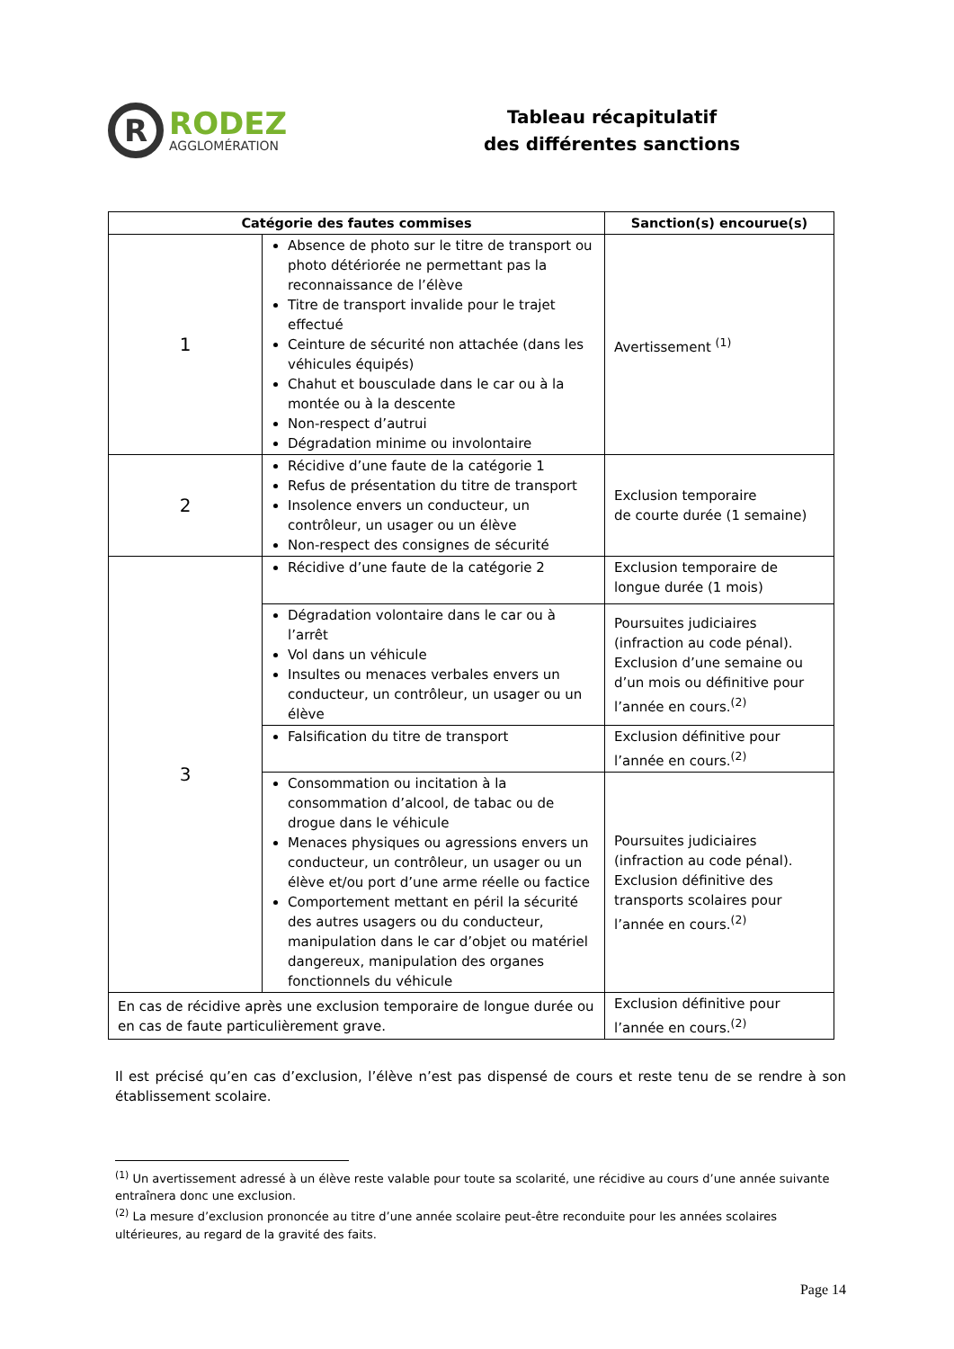R
RODEZ
AGGLOMÉRATION
Tableau récapitulatif
des différentes sanctions
| Catégorie des fautes commises | | Sanction(s) encourue(s) |
| --- | --- | --- |
| 1 | Absence de photo sur le titre de transport ou photo détériorée ne permettant pas la reconnaissance de l’élève Titre de transport invalide pour le trajet effectué Ceinture de sécurité non attachée (dans les véhicules équipés) Chahut et bousculade dans le car ou à la montée ou à la descente Non-respect d’autrui Dégradation minime ou involontaire | Avertissement <sup>(1)</sup> |
| 2 | Récidive d’une faute de la catégorie 1 Refus de présentation du titre de transport Insolence envers un conducteur, un contrôleur, un usager ou un élève Non-respect des consignes de sécurité | Exclusion temporaire de courte durée (1 semaine) |
| 3 | Récidive d’une faute de la catégorie 2 | Exclusion temporaire de longue durée (1 mois) |
| | Dégradation volontaire dans le car ou à l’arrêt Vol dans un véhicule Insultes ou menaces verbales envers un conducteur, un contrôleur, un usager ou un élève | Poursuites judiciaires (infraction au code pénal). Exclusion d’une semaine ou d’un mois ou définitive pour l’année en cours.<sup>(2)</sup> |
| | Falsification du titre de transport | Exclusion définitive pour l’année en cours.<sup>(2)</sup> |
| | Consommation ou incitation à la consommation d’alcool, de tabac ou de drogue dans le véhicule Menaces physiques ou agressions envers un conducteur, un contrôleur, un usager ou un élève et/ou port d’une arme réelle ou factice Comportement mettant en péril la sécurité des autres usagers ou du conducteur, manipulation dans le car d’objet ou matériel dangereux, manipulation des organes fonctionnels du véhicule | Poursuites judiciaires (infraction au code pénal). Exclusion définitive des transports scolaires pour l’année en cours.<sup>(2)</sup> |
| En cas de récidive après une exclusion temporaire de longue durée ou en cas de faute particulièrement grave. | | Exclusion définitive pour l’année en cours.<sup>(2)</sup> |
Il est précisé qu’en cas d’exclusion, l’élève n’est pas dispensé de cours et reste tenu de se rendre à son établissement scolaire.
<sup>(1)</sup> Un avertissement adressé à un élève reste valable pour toute sa scolarité, une récidive au cours d’une année suivante entraînera donc une exclusion.
<sup>(2)</sup> La mesure d’exclusion prononcée au titre d’une année scolaire peut-être reconduite pour les années scolaires ultérieures, au regard de la gravité des faits.
Page 14